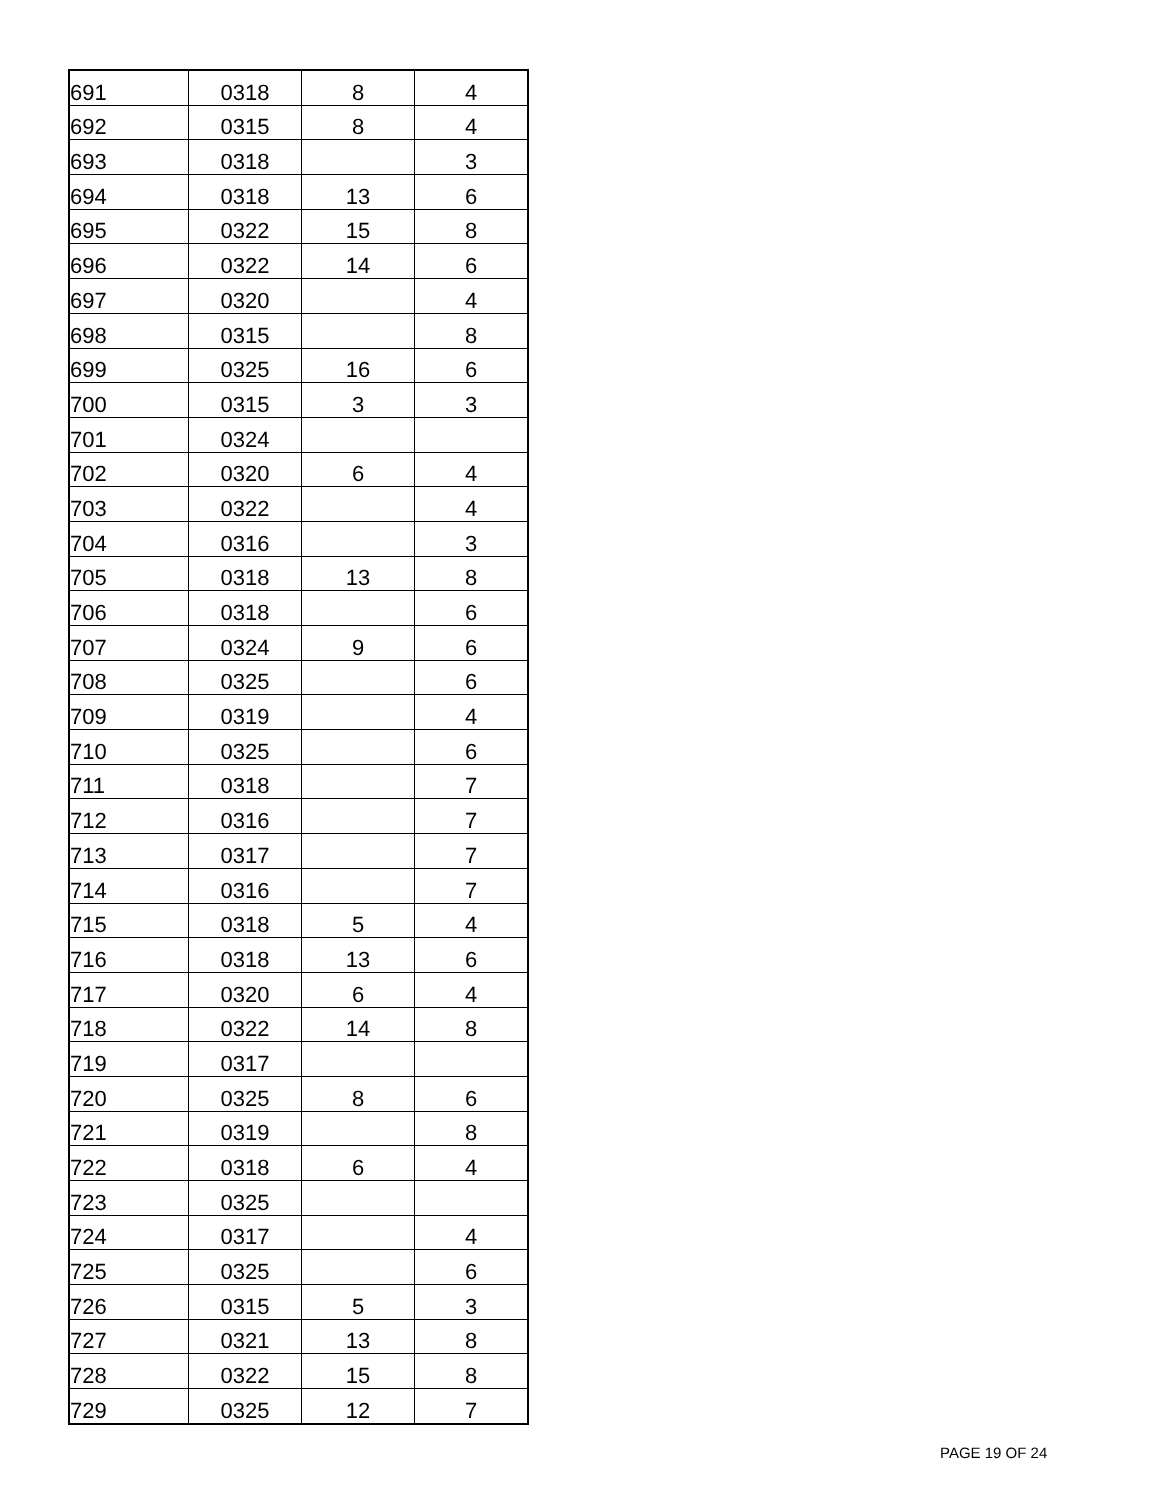| 691 | 0318 | 8 | 4 |
| 692 | 0315 | 8 | 4 |
| 693 | 0318 | | 3 |
| 694 | 0318 | 13 | 6 |
| 695 | 0322 | 15 | 8 |
| 696 | 0322 | 14 | 6 |
| 697 | 0320 | | 4 |
| 698 | 0315 | | 8 |
| 699 | 0325 | 16 | 6 |
| 700 | 0315 | 3 | 3 |
| 701 | 0324 | | |
| 702 | 0320 | 6 | 4 |
| 703 | 0322 | | 4 |
| 704 | 0316 | | 3 |
| 705 | 0318 | 13 | 8 |
| 706 | 0318 | | 6 |
| 707 | 0324 | 9 | 6 |
| 708 | 0325 | | 6 |
| 709 | 0319 | | 4 |
| 710 | 0325 | | 6 |
| 711 | 0318 | | 7 |
| 712 | 0316 | | 7 |
| 713 | 0317 | | 7 |
| 714 | 0316 | | 7 |
| 715 | 0318 | 5 | 4 |
| 716 | 0318 | 13 | 6 |
| 717 | 0320 | 6 | 4 |
| 718 | 0322 | 14 | 8 |
| 719 | 0317 | | |
| 720 | 0325 | 8 | 6 |
| 721 | 0319 | | 8 |
| 722 | 0318 | 6 | 4 |
| 723 | 0325 | | |
| 724 | 0317 | | 4 |
| 725 | 0325 | | 6 |
| 726 | 0315 | 5 | 3 |
| 727 | 0321 | 13 | 8 |
| 728 | 0322 | 15 | 8 |
| 729 | 0325 | 12 | 7 |
PAGE 19 OF 24